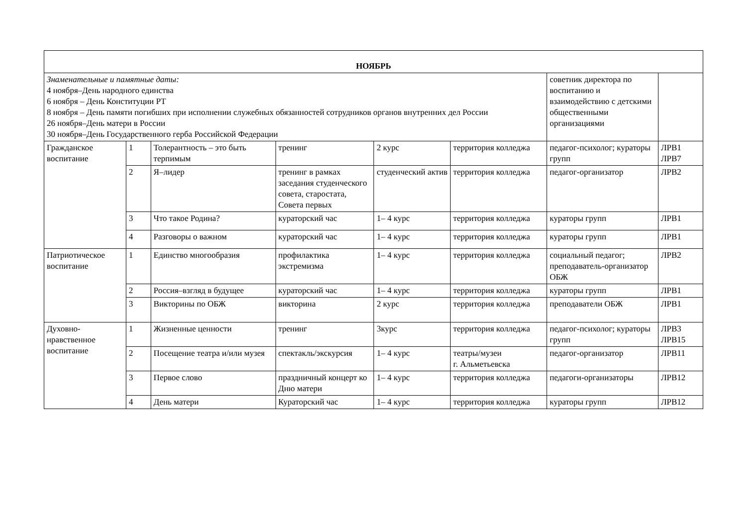| НОЯБРЬ | | | | | | | |
| Знаменательные и памятные даты: 4 ноября–День народного единства 6 ноября – День Конституции РТ 8 ноября – День памяти погибших при исполнении служебных обязанностей сотрудников органов внутренних дел России 26 ноября–День матери в России 30 ноября–День Государственного герба Российской Федерации | | | | | | советник директора по воспитанию и взаимодействию с детскими общественными организациями | |
| Гражданское воспитание | 1 | Толерантность – это быть терпимым | тренинг | 2 курс | территория колледжа | педагог-психолог; кураторы групп | ЛРВ1 ЛРВ7 |
| | 2 | Я–лидер | тренинг в рамках заседания студенческого совета, старостата, Совета первых | студенческий актив | территория колледжа | педагог-организатор | ЛРВ2 |
| | 3 | Что такое Родина? | кураторский час | 1– 4 курс | территория колледжа | кураторы групп | ЛРВ1 |
| | 4 | Разговоры о важном | кураторский час | 1– 4 курс | территория колледжа | кураторы групп | ЛРВ1 |
| Патриотическое воспитание | 1 | Единство многообразия | профилактика экстремизма | 1– 4 курс | территория колледжа | социальный педагог; преподаватель-организатор ОБЖ | ЛРВ2 |
| | 2 | Россия–взгляд в будущее | кураторский час | 1– 4 курс | территория колледжа | кураторы групп | ЛРВ1 |
| | 3 | Викторины по ОБЖ | викторина | 2 курс | территория колледжа | преподаватели ОБЖ | ЛРВ1 |
| Духовно-нравственное воспитание | 1 | Жизненные ценности | тренинг | 3курс | территория колледжа | педагог-психолог; кураторы групп | ЛРВ3 ЛРВ15 |
| | 2 | Посещение театра и/или музея | спектакль/экскурсия | 1– 4 курс | театры/музеи г. Альметьевска | педагог-организатор | ЛРВ11 |
| | 3 | Первое слово | праздничный концерт ко Дню матери | 1– 4 курс | территория колледжа | педагоги-организаторы | ЛРВ12 |
| | 4 | День матери | Кураторский час | 1– 4 курс | территория колледжа | кураторы групп | ЛРВ12 |